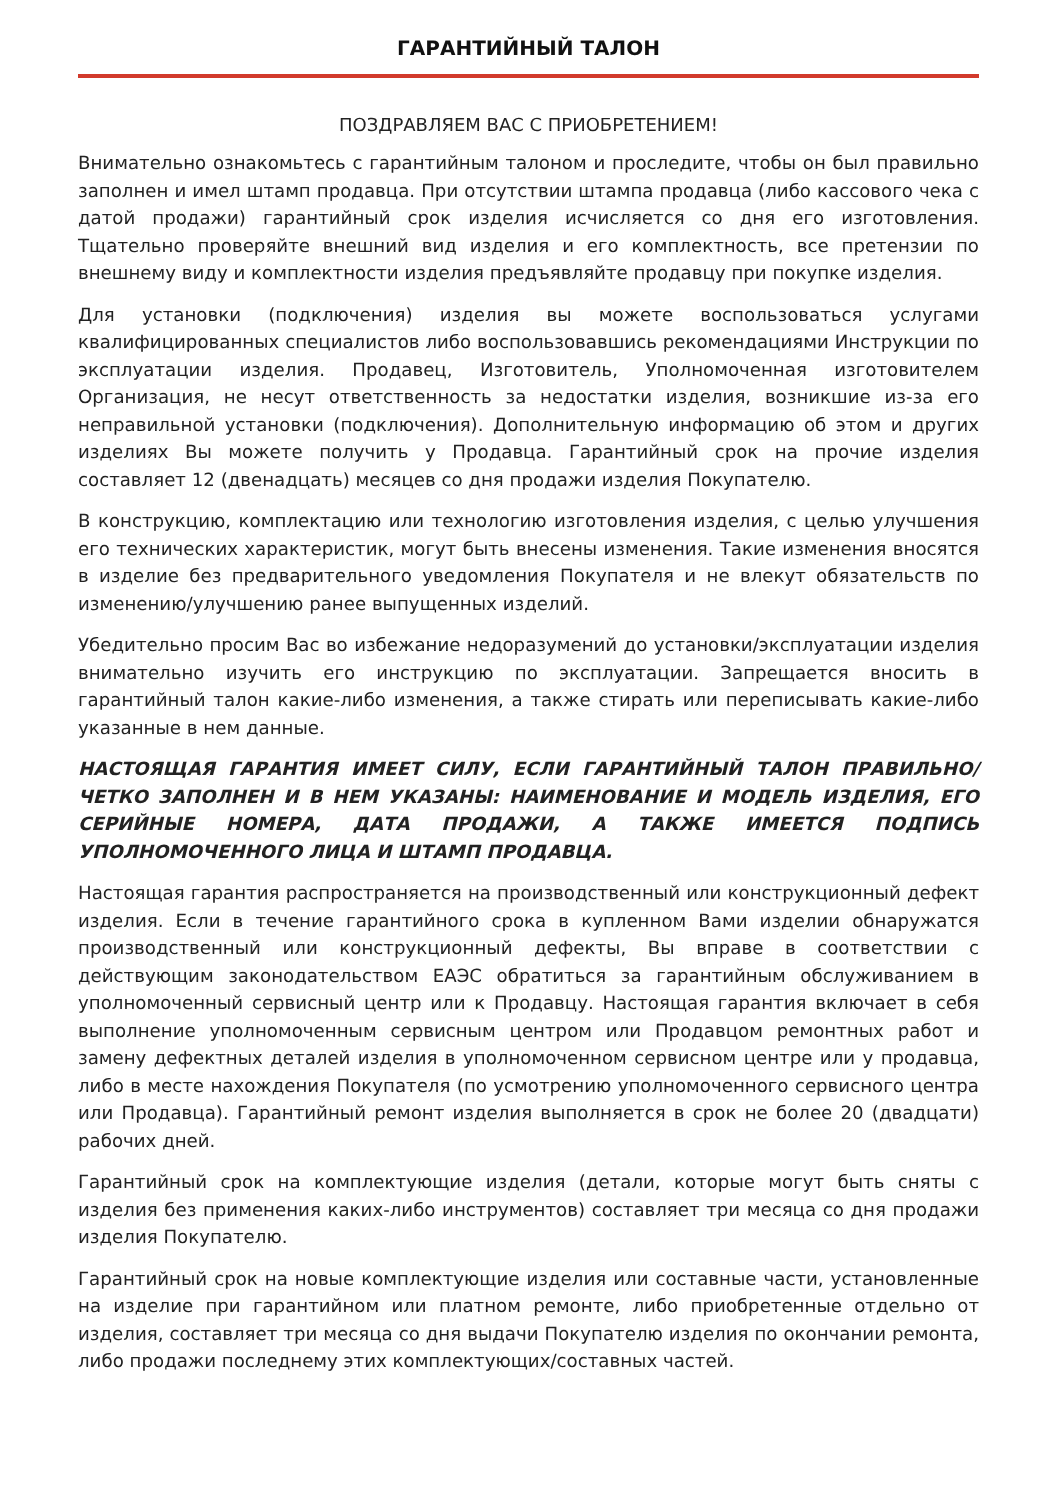ГАРАНТИЙНЫЙ ТАЛОН
ПОЗДРАВЛЯЕМ ВАС С ПРИОБРЕТЕНИЕМ!
Внимательно ознакомьтесь с гарантийным талоном и проследите, чтобы он был правильно заполнен и имел штамп продавца. При отсутствии штампа продавца (либо кассового чека с датой продажи) гарантийный срок изделия исчисляется со дня его изготовления. Тщательно проверяйте внешний вид изделия и его комплектность, все претензии по внешнему виду и комплектности изделия предъявляйте продавцу при покупке изделия.
Для установки (подключения) изделия вы можете воспользоваться услугами квалифицированных специалистов либо воспользовавшись рекомендациями Инструкции по эксплуатации изделия. Продавец, Изготовитель, Уполномоченная изготовителем Организация, не несут ответственность за недостатки изделия, возникшие из-за его неправильной установки (подключения). Дополнительную информацию об этом и других изделиях Вы можете получить у Продавца. Гарантийный срок на прочие изделия составляет 12 (двенадцать) месяцев со дня продажи изделия Покупателю.
В конструкцию, комплектацию или технологию изготовления изделия, с целью улучшения его технических характеристик, могут быть внесены изменения. Такие изменения вносятся в изделие без предварительного уведомления Покупателя и не влекут обязательств по изменению/улучшению ранее выпущенных изделий.
Убедительно просим Вас во избежание недоразумений до установки/эксплуатации изделия внимательно изучить его инструкцию по эксплуатации. Запрещается вносить в гарантийный талон какие-либо изменения, а также стирать или переписывать какие-либо указанные в нем данные.
НАСТОЯЩАЯ ГАРАНТИЯ ИМЕЕТ СИЛУ, ЕСЛИ ГАРАНТИЙНЫЙ ТАЛОН ПРАВИЛЬНО/ЧЕТКО ЗАПОЛНЕН И В НЕМ УКАЗАНЫ: НАИМЕНОВАНИЕ И МОДЕЛЬ ИЗДЕЛИЯ, ЕГО СЕРИЙНЫЕ НОМЕРА, ДАТА ПРОДАЖИ, А ТАКЖЕ ИМЕЕТСЯ ПОДПИСЬ УПОЛНОМОЧЕННОГО ЛИЦА И ШТАМП ПРОДАВЦА.
Настоящая гарантия распространяется на производственный или конструкционный дефект изделия. Если в течение гарантийного срока в купленном Вами изделии обнаружатся производственный или конструкционный дефекты, Вы вправе в соответствии с действующим законодательством ЕАЭС обратиться за гарантийным обслуживанием в уполномоченный сервисный центр или к Продавцу. Настоящая гарантия включает в себя выполнение уполномоченным сервисным центром или Продавцом ремонтных работ и замену дефектных деталей изделия в уполномоченном сервисном центре или у продавца, либо в месте нахождения Покупателя (по усмотрению уполномоченного сервисного центра или Продавца). Гарантийный ремонт изделия выполняется в срок не более 20 (двадцати) рабочих дней.
Гарантийный срок на комплектующие изделия (детали, которые могут быть сняты с изделия без применения каких-либо инструментов) составляет три месяца со дня продажи изделия Покупателю.
Гарантийный срок на новые комплектующие изделия или составные части, установленные на изделие при гарантийном или платном ремонте, либо приобретенные отдельно от изделия, составляет три месяца со дня выдачи Покупателю изделия по окончании ремонта, либо продажи последнему этих комплектующих/составных частей.